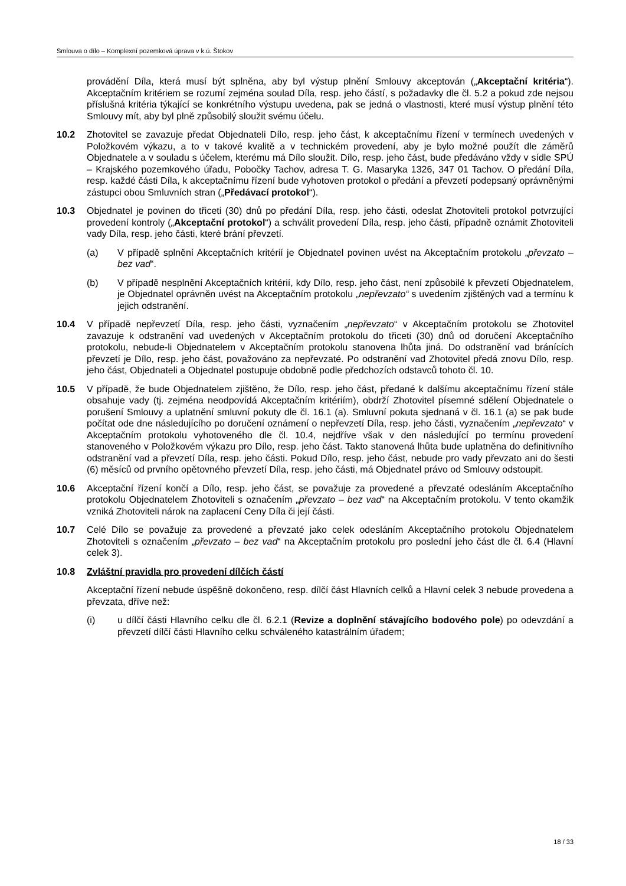Smlouva o dílo – Komplexní pozemková úprava v k.ú. Štokov
provádění Díla, která musí být splněna, aby byl výstup plnění Smlouvy akceptován („Akceptační kritéria“). Akceptačním kritériem se rozumí zejména soulad Díla, resp. jeho částí, s požadavky dle čl. 5.2 a pokud zde nejsou příslušná kritéria týkající se konkrétního výstupu uvedena, pak se jedná o vlastnosti, které musí výstup plnění této Smlouvy mít, aby byl plně způsobilý sloužit svému účelu.
10.2 Zhotovitel se zavazuje předat Objednateli Dílo, resp. jeho část, k akceptačnímu řízení v termínech uvedených v Položkovém výkazu, a to v takové kvalitě a v technickém provedení, aby je bylo možné použít dle záměrů Objednatele a v souladu s účelem, kterému má Dílo sloužit. Dílo, resp. jeho část, bude předáváno vždy v sídle SPÚ – Krajského pozemkového úřadu, Pobočky Tachov, adresa T. G. Masaryka 1326, 347 01 Tachov. O předání Díla, resp. každé části Díla, k akceptačnímu řízení bude vyhotoven protokol o předání a převzetí podepsaný oprávněnými zástupci obou Smluvních stran („Předávací protokol“).
10.3 Objednatel je povinen do třiceti (30) dnů po předání Díla, resp. jeho části, odeslat Zhotoviteli protokol potvrzující provedení kontroly („Akceptační protokol“) a schválit provedení Díla, resp. jeho části, případně oznámit Zhotoviteli vady Díla, resp. jeho části, které brání převzetí.
(a) V případě splnění Akceptačních kritérií je Objednatel povinen uvést na Akceptačním protokolu „převzato – bez vad“.
(b) V případě nesplnění Akceptačních kritérií, kdy Dílo, resp. jeho část, není způsobilé k převzetí Objednatelem, je Objednatel oprávněn uvést na Akceptačním protokolu „nepřevzato“ s uvedením zjištěných vad a termínu k jejich odstranění.
10.4 V případě nepřevzetí Díla, resp. jeho části, vyznačením „nepřevzato“ v Akceptačním protokolu se Zhotovitel zavazuje k odstranění vad uvedených v Akceptačním protokolu do třiceti (30) dnů od doručení Akceptačního protokolu, nebude-li Objednatelem v Akceptačním protokolu stanovena lhůta jiná. Do odstranění vad bránících převzetí je Dílo, resp. jeho část, považováno za nepřevzaté. Po odstranění vad Zhotovitel předá znovu Dílo, resp. jeho část, Objednateli a Objednatel postupuje obdobně podle předchozích odstavců tohoto čl. 10.
10.5 V případě, že bude Objednatelem zjištěno, že Dílo, resp. jeho část, předané k dalšímu akceptačnímu řízení stále obsahuje vady (tj. zejména neodpovídá Akceptačním kritériím), obdrží Zhotovitel písemné sdělení Objednatele o porušení Smlouvy a uplatnění smluvní pokuty dle čl. 16.1 (a). Smluvní pokuta sjednaná v čl. 16.1 (a) se pak bude počítat ode dne následujícího po doručení oznámení o nepřevzetí Díla, resp. jeho části, vyznačením „nepřevzato“ v Akceptačním protokolu vyhotoveného dle čl. 10.4, nejdříve však v den následující po termínu provedení stanoveného v Položkovém výkazu pro Dílo, resp. jeho část. Takto stanovená lhůta bude uplatněna do definitivního odstranění vad a převzetí Díla, resp. jeho části. Pokud Dílo, resp. jeho část, nebude pro vady převzato ani do šesti (6) měsíců od prvního opětovného převzetí Díla, resp. jeho části, má Objednatel právo od Smlouvy odstoupit.
10.6 Akceptační řízení končí a Dílo, resp. jeho část, se považuje za provedené a převzaté odesláním Akceptačního protokolu Objednatelem Zhotoviteli s označením „převzato – bez vad“ na Akceptačním protokolu. V tento okamžik vzniká Zhotoviteli nárok na zaplacení Ceny Díla či její části.
10.7 Celé Dílo se považuje za provedené a převzaté jako celek odesláním Akceptačního protokolu Objednatelem Zhotoviteli s označením „převzato – bez vad“ na Akceptačním protokolu pro poslední jeho část dle čl. 6.4 (Hlavní celek 3).
10.8 Zvláštní pravidla pro provedení dílčích částí
Akceptační řízení nebude úspěšně dokončeno, resp. dílčí část Hlavních celků a Hlavní celek 3 nebude provedena a převzata, dříve než:
(i) u dílčí části Hlavního celku dle čl. 6.2.1 (Revize a doplnění stávajícího bodového pole) po odevzdání a převzetí dílčí části Hlavního celku schváleného katastrálním úřadem;
18 / 33